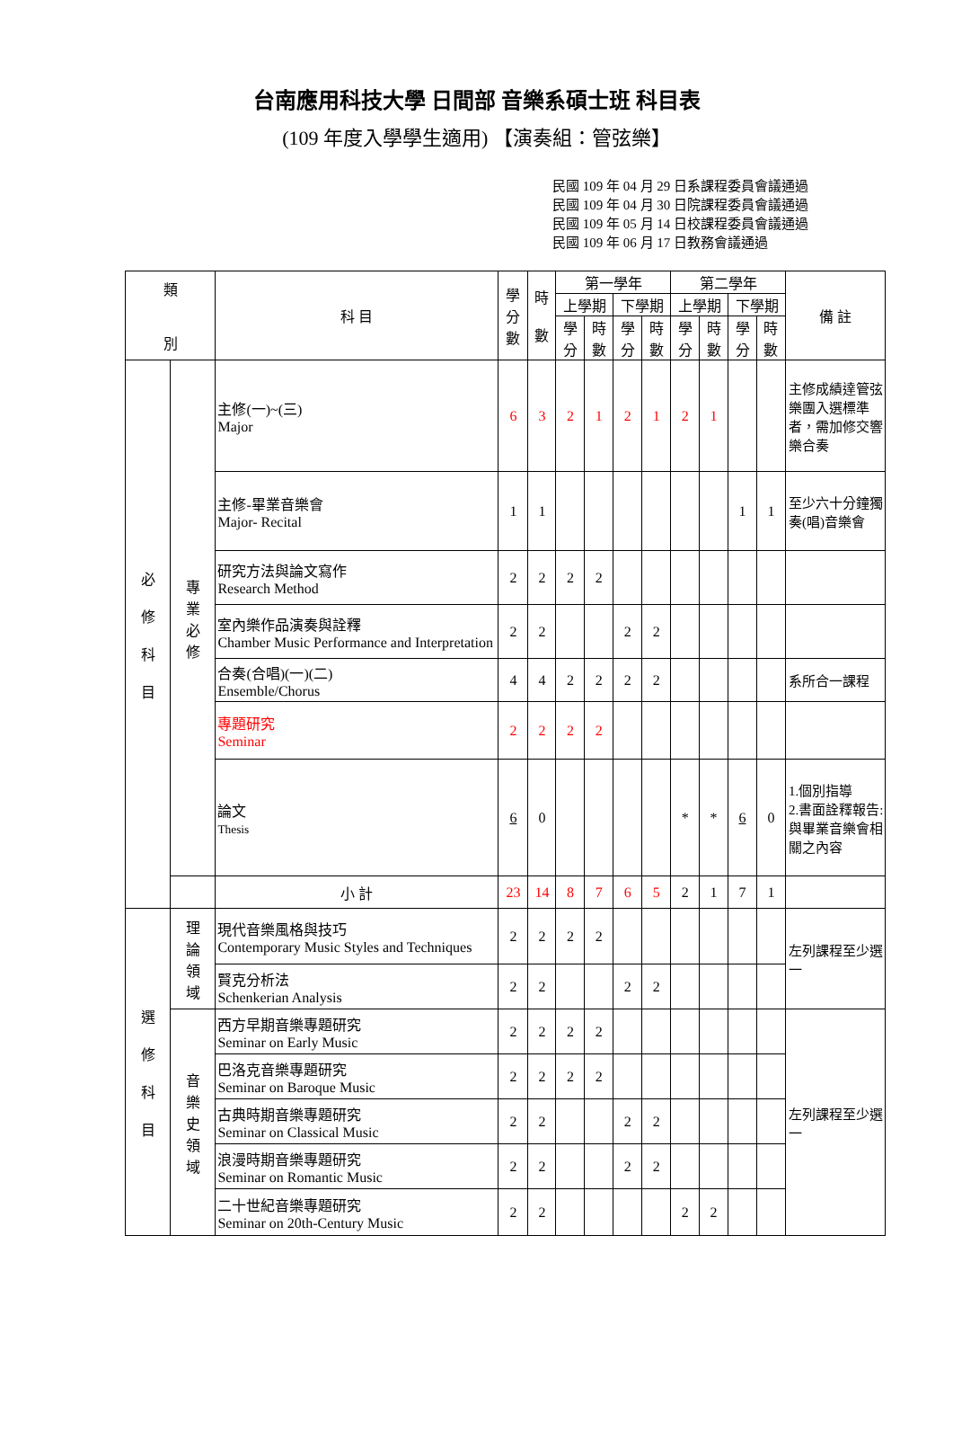台南應用科技大學 日間部 音樂系碩士班 科目表
(109 年度入學學生適用) 【演奏組：管弦樂】
民國 109 年 04 月 29 日系課程委員會議通過
民國 109 年 04 月 30 日院課程委員會議通過
民國 109 年 05 月 14 日校課程委員會議通過
民國 109 年 06 月 17 日教務會議通過
| 類 別 | | 科 目 | 學 分 數 | 時 數 | 第一學年 | | | | 第二學年 | | | | 備 註 |
| --- | --- | --- | --- | --- | --- | --- | --- | --- | --- | --- | --- | --- | --- |
| | | | | | 上學期 | | 下學期 | | 上學期 | | 下學期 | | |
| | | | | | 學 分 | 時 數 | 學 分 | 時 數 | 學 分 | 時 數 | 學 分 | 時 數 | |
| 必 修 科 目 | 專 業 必 修 | 主修(一)~(三) Major | 6 | 3 | 2 | 1 | 2 | 1 | 2 | 1 | | | 主修成績達管弦樂團入選標準者，需加修交響樂合奏 |
| | | 主修-畢業音樂會 Major- Recital | 1 | 1 | | | | | | | 1 | 1 | 至少六十分鐘獨奏(唱)音樂會 |
| | | 研究方法與論文寫作 Research Method | 2 | 2 | 2 | 2 | | | | | | | |
| | | 室內樂作品演奏與詮釋 Chamber Music Performance and Interpretation | 2 | 2 | | | 2 | 2 | | | | | |
| | | 合奏(合唱)(一)(二) Ensemble/Chorus | 4 | 4 | 2 | 2 | 2 | 2 | | | | | 系所合一課程 |
| | | 專題研究 Seminar | 2 | 2 | 2 | 2 | | | | | | | |
| | | 論文 Thesis | 6 | 0 | | | | | * | * | 6 | 0 | 1.個別指導 2.書面詮釋報告:與畢業音樂會相關之內容 |
| | | 小 計 | 23 | 14 | 8 | 7 | 6 | 5 | 2 | 1 | 7 | 1 | |
| 選 修 科 目 | 理 論 領 域 | 現代音樂風格與技巧 Contemporary Music Styles and Techniques | 2 | 2 | 2 | 2 | | | | | | | 左列課程至少選一 |
| | | 賢克分析法 Schenkerian Analysis | 2 | 2 | | | 2 | 2 | | | | | |
| | 音 樂 史 領 域 | 西方早期音樂專題研究 Seminar on Early Music | 2 | 2 | 2 | 2 | | | | | | | 左列課程至少選一 |
| | | 巴洛克音樂專題研究 Seminar on Baroque Music | 2 | 2 | 2 | 2 | | | | | | | |
| | | 古典時期音樂專題研究 Seminar on Classical Music | 2 | 2 | | | 2 | 2 | | | | | |
| | | 浪漫時期音樂專題研究 Seminar on Romantic Music | 2 | 2 | | | 2 | 2 | | | | | |
| | | 二十世紀音樂專題研究 Seminar on 20th-Century Music | 2 | 2 | | | | | 2 | 2 | | | |